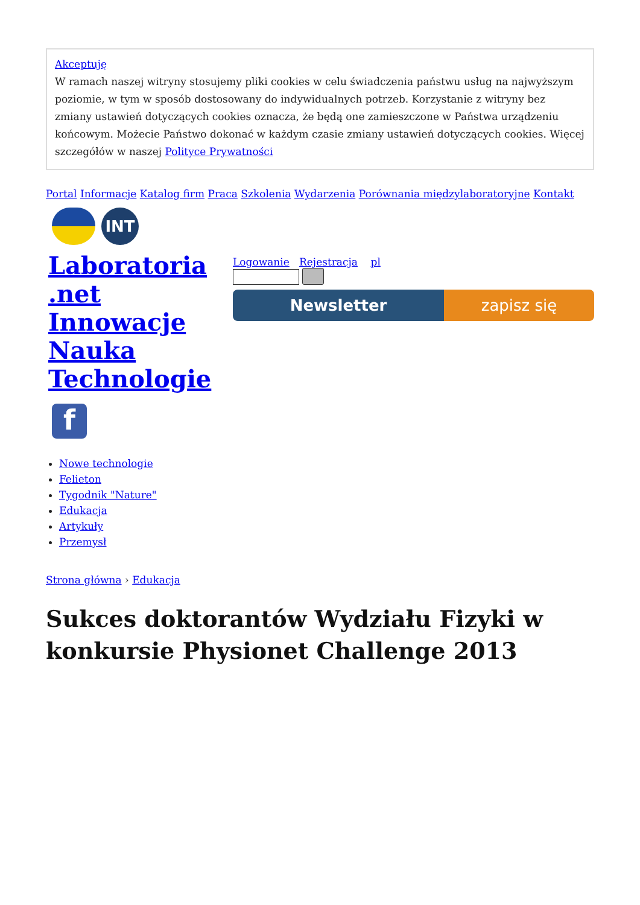Akceptuję
W ramach naszej witryny stosujemy pliki cookies w celu świadczenia państwu usług na najwyższym poziomie, w tym w sposób dostosowany do indywidualnych potrzeb. Korzystanie z witryny bez zmiany ustawień dotyczących cookies oznacza, że będą one zamieszczone w Państwa urządzeniu końcowym. Możecie Państwo dokonać w każdym czasie zmiany ustawień dotyczących cookies. Więcej szczegółów w naszej Polityce Prywatności
Portal Informacje Katalog firm Praca Szkolenia Wydarzenia Porównania międzylaboratoryjne Kontakt
INT
Laboratoria .net Innowacje Nauka Technologie
f
Logowanie Rejestracja pl
Newsletter zapisz się
Nowe technologie
Felieton
Tygodnik "Nature"
Edukacja
Artykuły
Przemysł
Strona główna › Edukacja
Sukces doktorantów Wydziału Fizyki w konkursie Physionet Challenge 2013